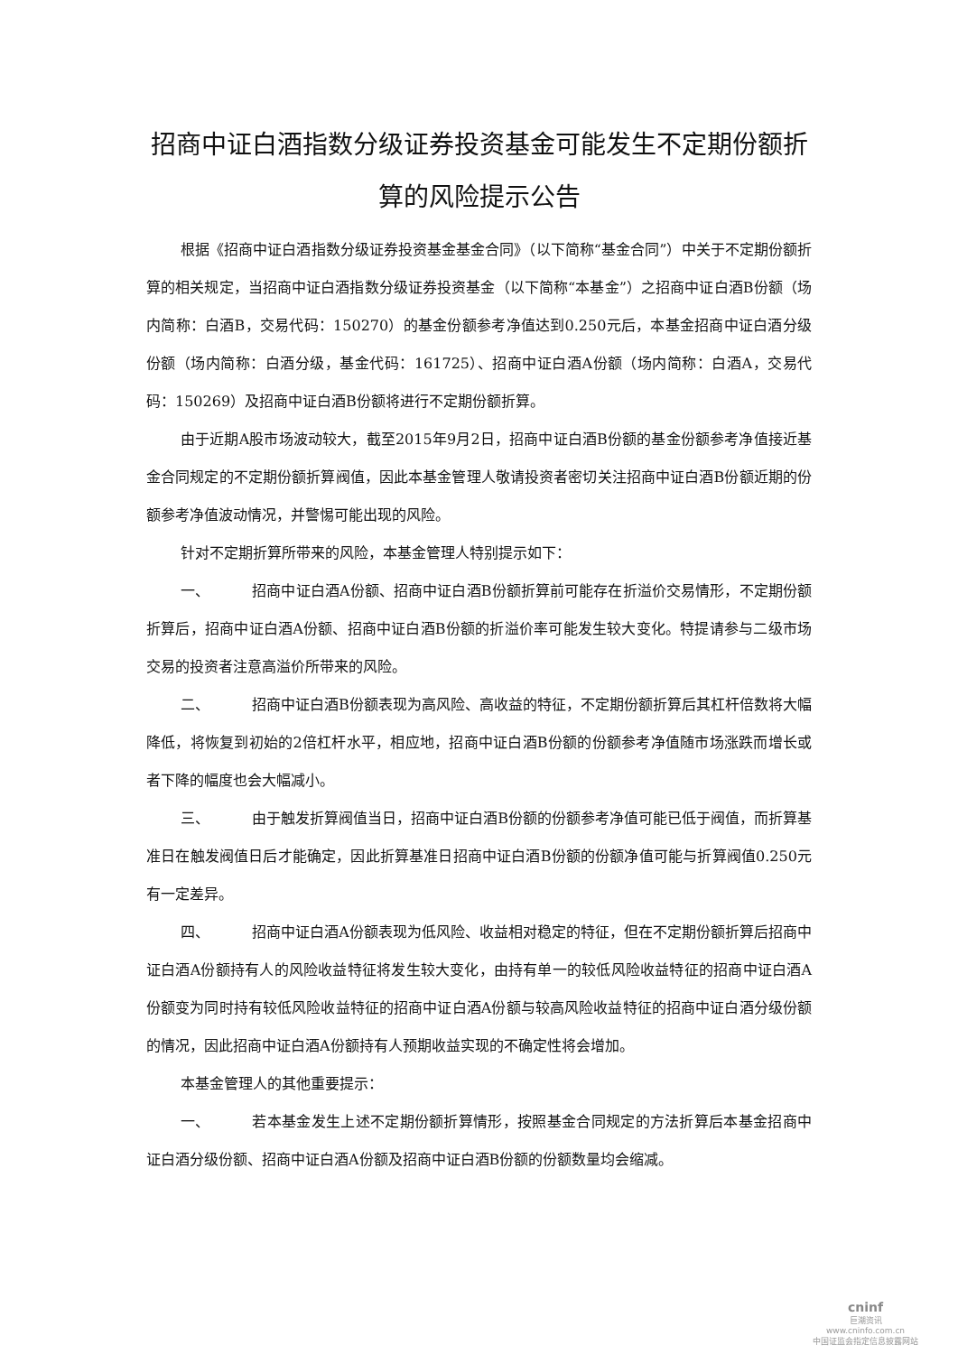招商中证白酒指数分级证券投资基金可能发生不定期份额折算的风险提示公告
根据《招商中证白酒指数分级证券投资基金基金合同》（以下简称“基金合同”）中关于不定期份额折算的相关规定，当招商中证白酒指数分级证券投资基金（以下简称“本基金”）之招商中证白酒B份额（场内简称：白酒B，交易代码：150270）的基金份额参考净值达到0.250元后，本基金招商中证白酒分级份额（场内简称：白酒分级，基金代码：161725）、招商中证白酒A份额（场内简称：白酒A，交易代码：150269）及招商中证白酒B份额将进行不定期份额折算。
由于近期A股市场波动较大，截至2015年9月2日，招商中证白酒B份额的基金份额参考净值接近基金合同规定的不定期份额折算阀值，因此本基金管理人敬请投资者密切关注招商中证白酒B份额近期的份额参考净值波动情况，并警惕可能出现的风险。
针对不定期折算所带来的风险，本基金管理人特别提示如下：
一、 招商中证白酒A份额、招商中证白酒B份额折算前可能存在折溢价交易情形，不定期份额折算后，招商中证白酒A份额、招商中证白酒B份额的折溢价率可能发生较大变化。特提请参与二级市场交易的投资者注意高溢价所带来的风险。
二、 招商中证白酒B份额表现为高风险、高收益的特征，不定期份额折算后其杠杆倍数将大幅降低，将恢复到初始的2倍杠杆水平，相应地，招商中证白酒B份额的份额参考净值随市场涨跌而增长或者下降的幅度也会大幅减小。
三、 由于触发折算阀值当日，招商中证白酒B份额的份额参考净值可能已低于阀值，而折算基准日在触发阀值日后才能确定，因此折算基准日招商中证白酒B份额的份额净值可能与折算阀值0.250元有一定差异。
四、 招商中证白酒A份额表现为低风险、收益相对稳定的特征，但在不定期份额折算后招商中证白酒A份额持有人的风险收益特征将发生较大变化，由持有单一的较低风险收益特征的招商中证白酒A份额变为同时持有较低风险收益特征的招商中证白酒A份额与较高风险收益特征的招商中证白酒分级份额的情况，因此招商中证白酒A份额持有人预期收益实现的不确定性将会增加。
本基金管理人的其他重要提示：
一、 若本基金发生上述不定期份额折算情形，按照基金合同规定的方法折算后本基金招商中证白酒分级份额、招商中证白酒A份额及招商中证白酒B份额的份额数量均会缩减。
cninf
巨潮资讯
www.cninfo.com.cn
中国证监会指定信息披露网站